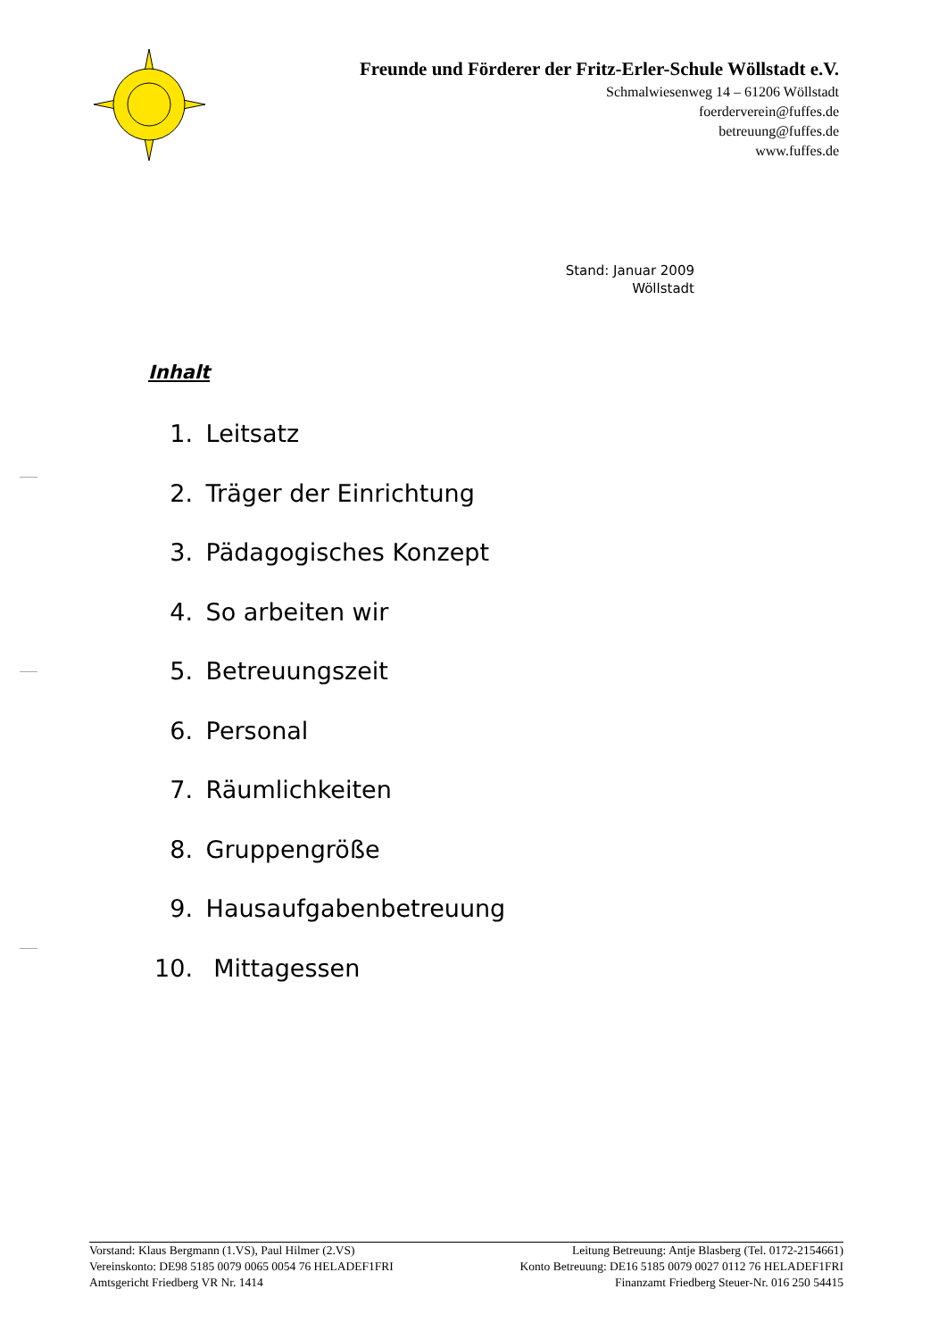Freunde und Förderer der Fritz-Erler-Schule Wöllstadt e.V.
Schmalwiesenweg 14 – 61206 Wöllstadt
foerderverein@fuffes.de
betreuung@fuffes.de
www.fuffes.de
Stand: Januar 2009
Wöllstadt
Inhalt
1. Leitsatz
2. Träger der Einrichtung
3. Pädagogisches Konzept
4. So arbeiten wir
5. Betreuungszeit
6. Personal
7. Räumlichkeiten
8. Gruppengröße
9. Hausaufgabenbetreuung
10. Mittagessen
Vorstand: Klaus Bergmann (1.VS), Paul Hilmer (2.VS) Leitung Betreuung: Antje Blasberg (Tel. 0172-2154661)
Vereinskonto: DE98 5185 0079 0065 0054 76 HELADEF1FRI Konto Betreuung: DE16 5185 0079 0027 0112 76 HELADEF1FRI
Amtsgericht Friedberg VR Nr. 1414 Finanzamt Friedberg Steuer-Nr. 016 250 54415